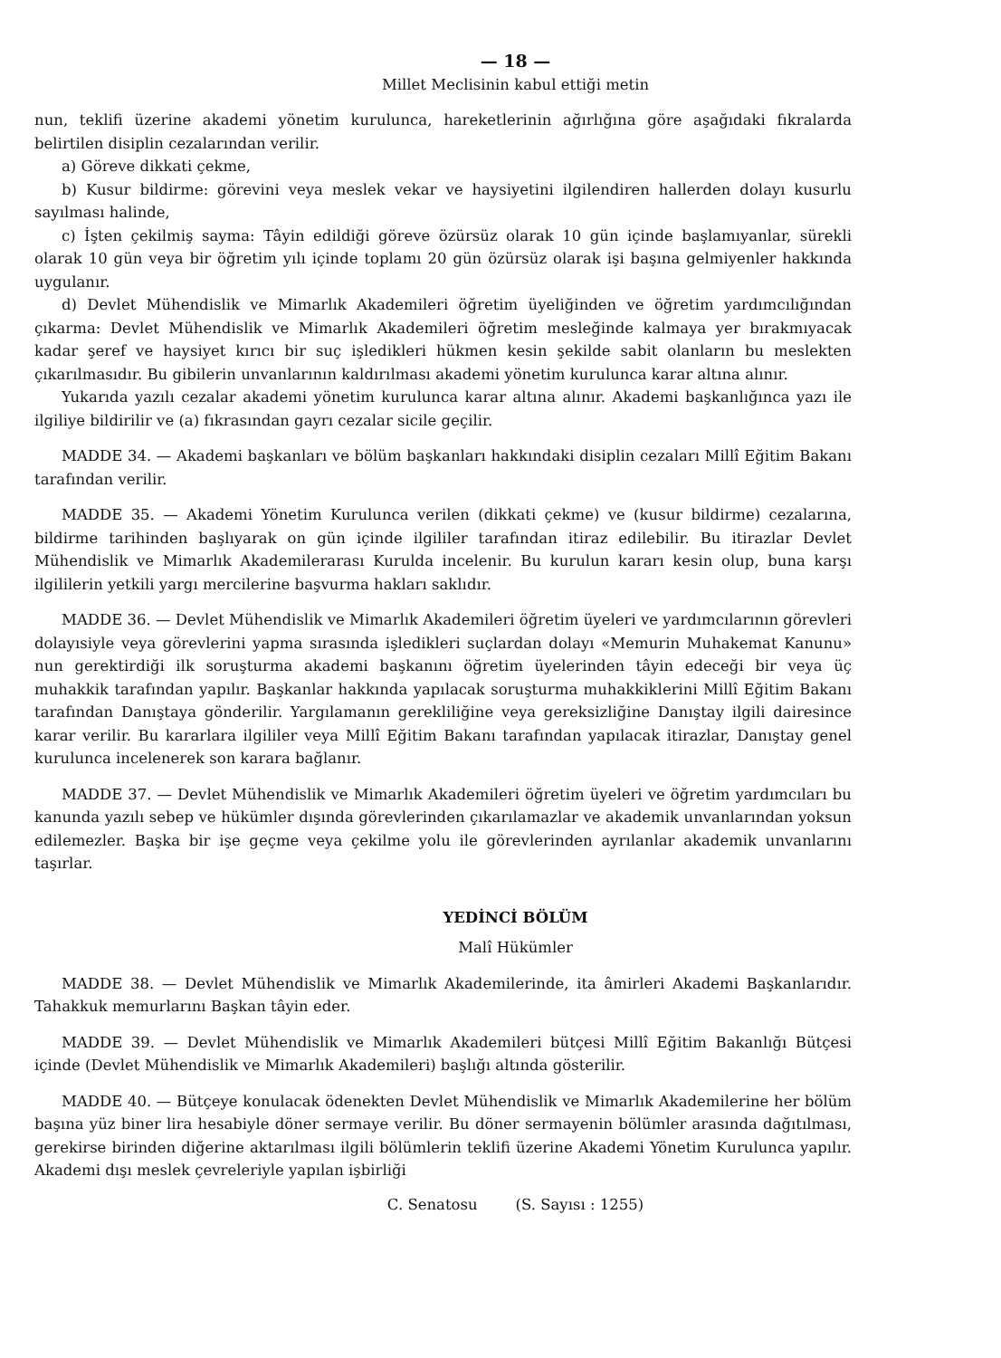— 18 —
Millet Meclisinin kabul ettiği metin
nun, teklifi üzerine akademi yönetim kurulunca, hareketlerinin ağırlığına göre aşağıdaki fıkralarda belirtilen disiplin cezalarından verilir.
a) Göreve dikkati çekme,
b) Kusur bildirme: görevini veya meslek vekar ve haysiyetini ilgilendiren hallerden dolayı kusurlu sayılması halinde,
c) İşten çekilmiş sayma: Tâyin edildiği göreve özürsüz olarak 10 gün içinde başlamıyanlar, sürekli olarak 10 gün veya bir öğretim yılı içinde toplamı 20 gün özürsüz olarak işi başına gelmiyenler hakkında uygulanır.
d) Devlet Mühendislik ve Mimarlık Akademileri öğretim üyeliğinden ve öğretim yardımcılığından çıkarma: Devlet Mühendislik ve Mimarlık Akademileri öğretim mesleğinde kalmaya yer bırakmıyacak kadar şeref ve haysiyet kırıcı bir suç işledikleri hükmen kesin şekilde sabit olanların bu meslekten çıkarılmasıdır. Bu gibilerin unvanlarının kaldırılması akademi yönetim kurulunca karar altına alınır.
Yukarıda yazılı cezalar akademi yönetim kurulunca karar altına alınır. Akademi başkanlığınca yazı ile ilgiliye bildirilir ve (a) fıkrasından gayrı cezalar sicile geçilir.
MADDE 34. — Akademi başkanları ve bölüm başkanları hakkındaki disiplin cezaları Millî Eğitim Bakanı tarafından verilir.
MADDE 35. — Akademi Yönetim Kurulunca verilen (dikkati çekme) ve (kusur bildirme) cezalarına, bildirme tarihinden başlıyarak on gün içinde ilgililer tarafından itiraz edilebilir. Bu itirazlar Devlet Mühendislik ve Mimarlık Akademilerarası Kurulda incelenir. Bu kurulun kararı kesin olup, buna karşı ilgililerin yetkili yargı mercilerine başvurma hakları saklıdır.
MADDE 36. — Devlet Mühendislik ve Mimarlık Akademileri öğretim üyeleri ve yardımcılarının görevleri dolayısiyle veya görevlerini yapma sırasında işledikleri suçlardan dolayı «Memurin Muhakemat Kanunu» nun gerektirdiği ilk soruşturma akademi başkanını öğretim üyelerinden tâyin edeceği bir veya üç muhakkik tarafından yapılır. Başkanlar hakkında yapılacak soruşturma muhakkiklerini Millî Eğitim Bakanı tarafından Danıştaya gönderilir. Yargılamanın gerekliliğine veya gereksizliğine Danıştay ilgili dairesince karar verilir. Bu kararlara ilgililer veya Millî Eğitim Bakanı tarafından yapılacak itirazlar, Danıştay genel kurulunca incelenerek son karara bağlanır.
MADDE 37. — Devlet Mühendislik ve Mimarlık Akademileri öğretim üyeleri ve öğretim yardımcıları bu kanunda yazılı sebep ve hükümler dışında görevlerinden çıkarılamazlar ve akademik unvanlarından yoksun edilemezler. Başka bir işe geçme veya çekilme yolu ile görevlerinden ayrılanlar akademik unvanlarını taşırlar.
YEDİNCİ BÖLÜM
Malî Hükümler
MADDE 38. — Devlet Mühendislik ve Mimarlık Akademilerinde, ita âmirleri Akademi Başkanlarıdır. Tahakkuk memurlarını Başkan tâyin eder.
MADDE 39. — Devlet Mühendislik ve Mimarlık Akademileri bütçesi Millî Eğitim Bakanlığı Bütçesi içinde (Devlet Mühendislik ve Mimarlık Akademileri) başlığı altında gösterilir.
MADDE 40. — Bütçeye konulacak ödenekten Devlet Mühendislik ve Mimarlık Akademilerine her bölüm başına yüz biner lira hesabiyle döner sermaye verilir. Bu döner sermayenin bölümler arasında dağıtılması, gerekirse birinden diğerine aktarılması ilgili bölümlerin teklifi üzerine Akademi Yönetim Kurulunca yapılır. Akademi dışı meslek çevreleriyle yapılan işbirliği
C. Senatosu (S. Sayısı : 1255)